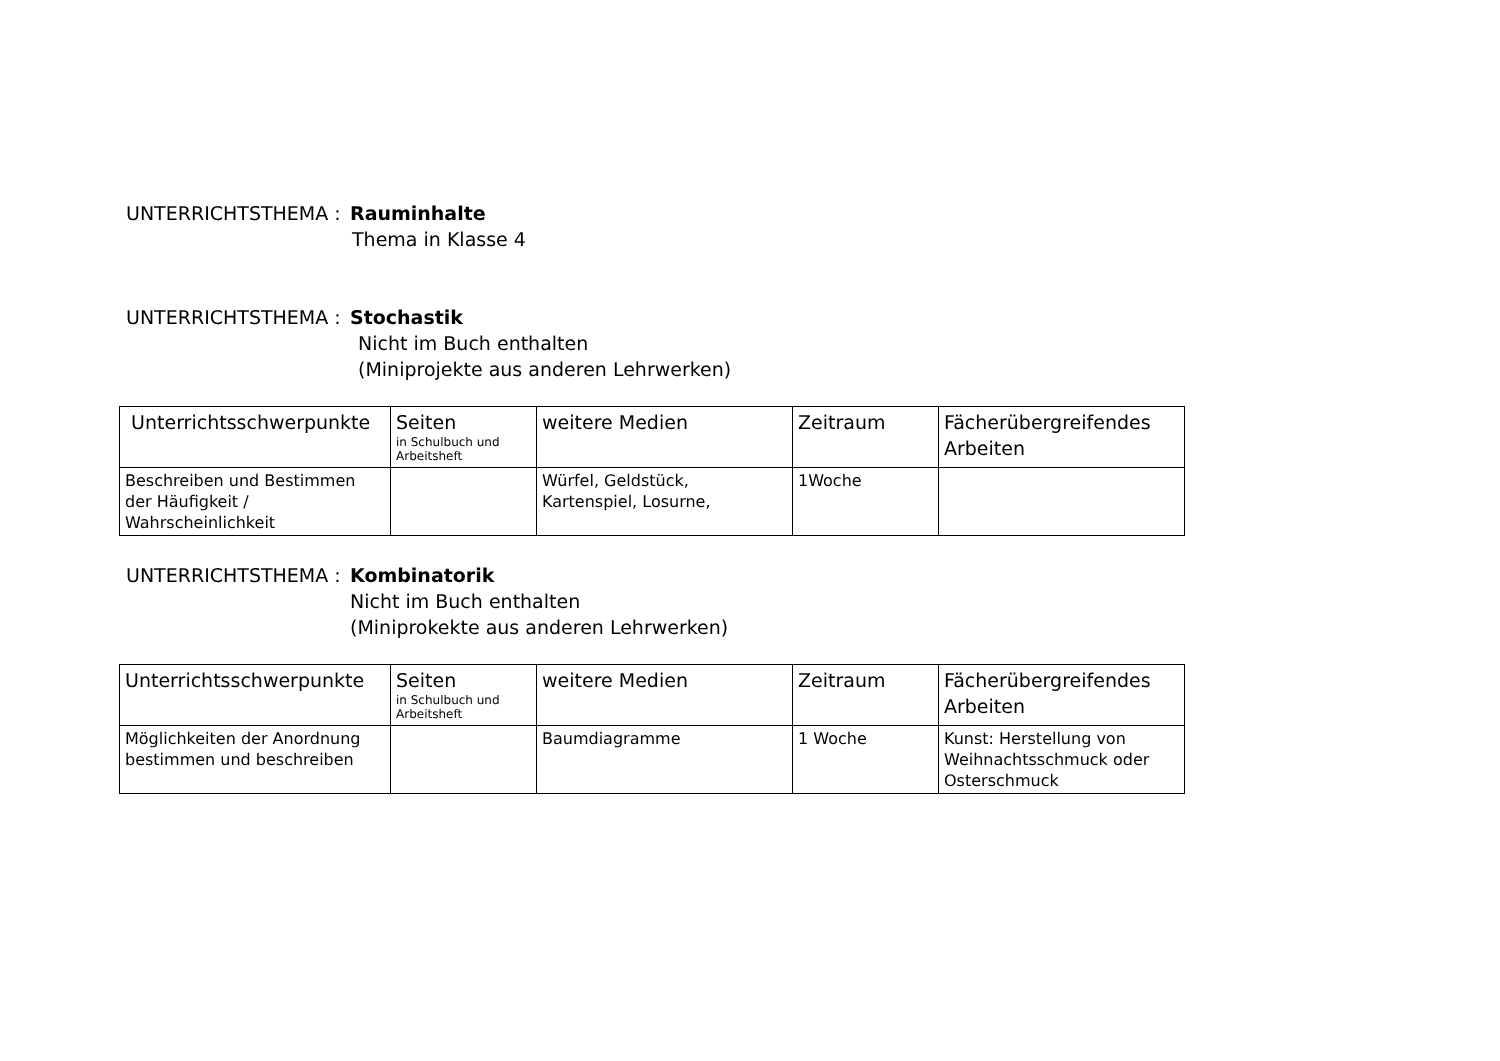UNTERRICHTSTHEMA : Rauminhalte
Thema in Klasse 4
UNTERRICHTSTHEMA : Stochastik
Nicht im Buch enthalten
(Miniprojekte aus anderen Lehrwerken)
| Unterrichtsschwerpunkte | Seiten in Schulbuch und Arbeitsheft | weitere Medien | Zeitraum | Fächerübergreifendes Arbeiten |
| --- | --- | --- | --- | --- |
| Beschreiben und Bestimmen der Häufigkeit / Wahrscheinlichkeit | | Würfel, Geldstück, Kartenspiel, Losurne, | 1Woche | |
UNTERRICHTSTHEMA : Kombinatorik
Nicht im Buch enthalten
(Miniprokekte aus anderen Lehrwerken)
| Unterrichtsschwerpunkte | Seiten in Schulbuch und Arbeitsheft | weitere Medien | Zeitraum | Fächerübergreifendes Arbeiten |
| --- | --- | --- | --- | --- |
| Möglichkeiten der Anordnung bestimmen und beschreiben | | Baumdiagramme | 1 Woche | Kunst: Herstellung von Weihnachtsschmuck oder Osterschmuck |